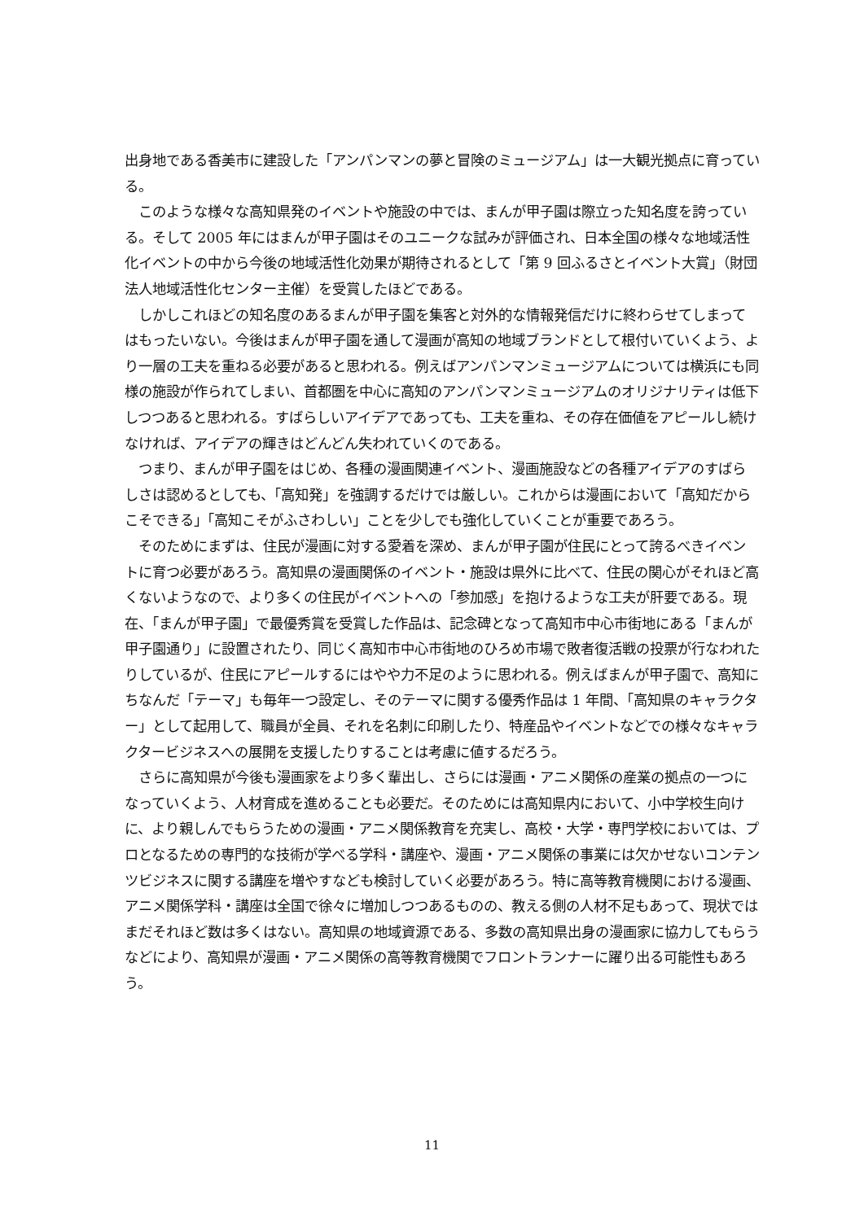出身地である香美市に建設した「アンパンマンの夢と冒険のミュージアム」は一大観光拠点に育っている。
このような様々な高知県発のイベントや施設の中では、まんが甲子園は際立った知名度を誇っている。そして 2005 年にはまんが甲子園はそのユニークな試みが評価され、日本全国の様々な地域活性化イベントの中から今後の地域活性化効果が期待されるとして「第 9 回ふるさとイベント大賞」（財団法人地域活性化センター主催）を受賞したほどである。
しかしこれほどの知名度のあるまんが甲子園を集客と対外的な情報発信だけに終わらせてしまってはもったいない。今後はまんが甲子園を通して漫画が高知の地域ブランドとして根付いていくよう、より一層の工夫を重ねる必要があると思われる。例えばアンパンマンミュージアムについては横浜にも同様の施設が作られてしまい、首都圏を中心に高知のアンパンマンミュージアムのオリジナリティは低下しつつあると思われる。すばらしいアイデアであっても、工夫を重ね、その存在価値をアピールし続けなければ、アイデアの輝きはどんどん失われていくのである。
つまり、まんが甲子園をはじめ、各種の漫画関連イベント、漫画施設などの各種アイデアのすばらしさは認めるとしても、「高知発」を強調するだけでは厳しい。これからは漫画において「高知だからこそできる」「高知こそがふさわしい」ことを少しでも強化していくことが重要であろう。
そのためにまずは、住民が漫画に対する愛着を深め、まんが甲子園が住民にとって誇るべきイベントに育つ必要があろう。高知県の漫画関係のイベント・施設は県外に比べて、住民の関心がそれほど高くないようなので、より多くの住民がイベントへの「参加感」を抱けるような工夫が肝要である。現在、「まんが甲子園」で最優秀賞を受賞した作品は、記念碑となって高知市中心市街地にある「まんが甲子園通り」に設置されたり、同じく高知市中心市街地のひろめ市場で敗者復活戦の投票が行なわれたりしているが、住民にアピールするにはやや力不足のように思われる。例えばまんが甲子園で、高知にちなんだ「テーマ」も毎年一つ設定し、そのテーマに関する優秀作品は 1 年間、「高知県のキャラクター」として起用して、職員が全員、それを名刺に印刷したり、特産品やイベントなどでの様々なキャラクタービジネスへの展開を支援したりすることは考慮に値するだろう。
さらに高知県が今後も漫画家をより多く輩出し、さらには漫画・アニメ関係の産業の拠点の一つになっていくよう、人材育成を進めることも必要だ。そのためには高知県内において、小中学校生向けに、より親しんでもらうための漫画・アニメ関係教育を充実し、高校・大学・専門学校においては、プロとなるための専門的な技術が学べる学科・講座や、漫画・アニメ関係の事業には欠かせないコンテンツビジネスに関する講座を増やすなども検討していく必要があろう。特に高等教育機関における漫画、アニメ関係学科・講座は全国で徐々に増加しつつあるものの、教える側の人材不足もあって、現状ではまだそれほど数は多くはない。高知県の地域資源である、多数の高知県出身の漫画家に協力してもらうなどにより、高知県が漫画・アニメ関係の高等教育機関でフロントランナーに躍り出る可能性もあろう。
11